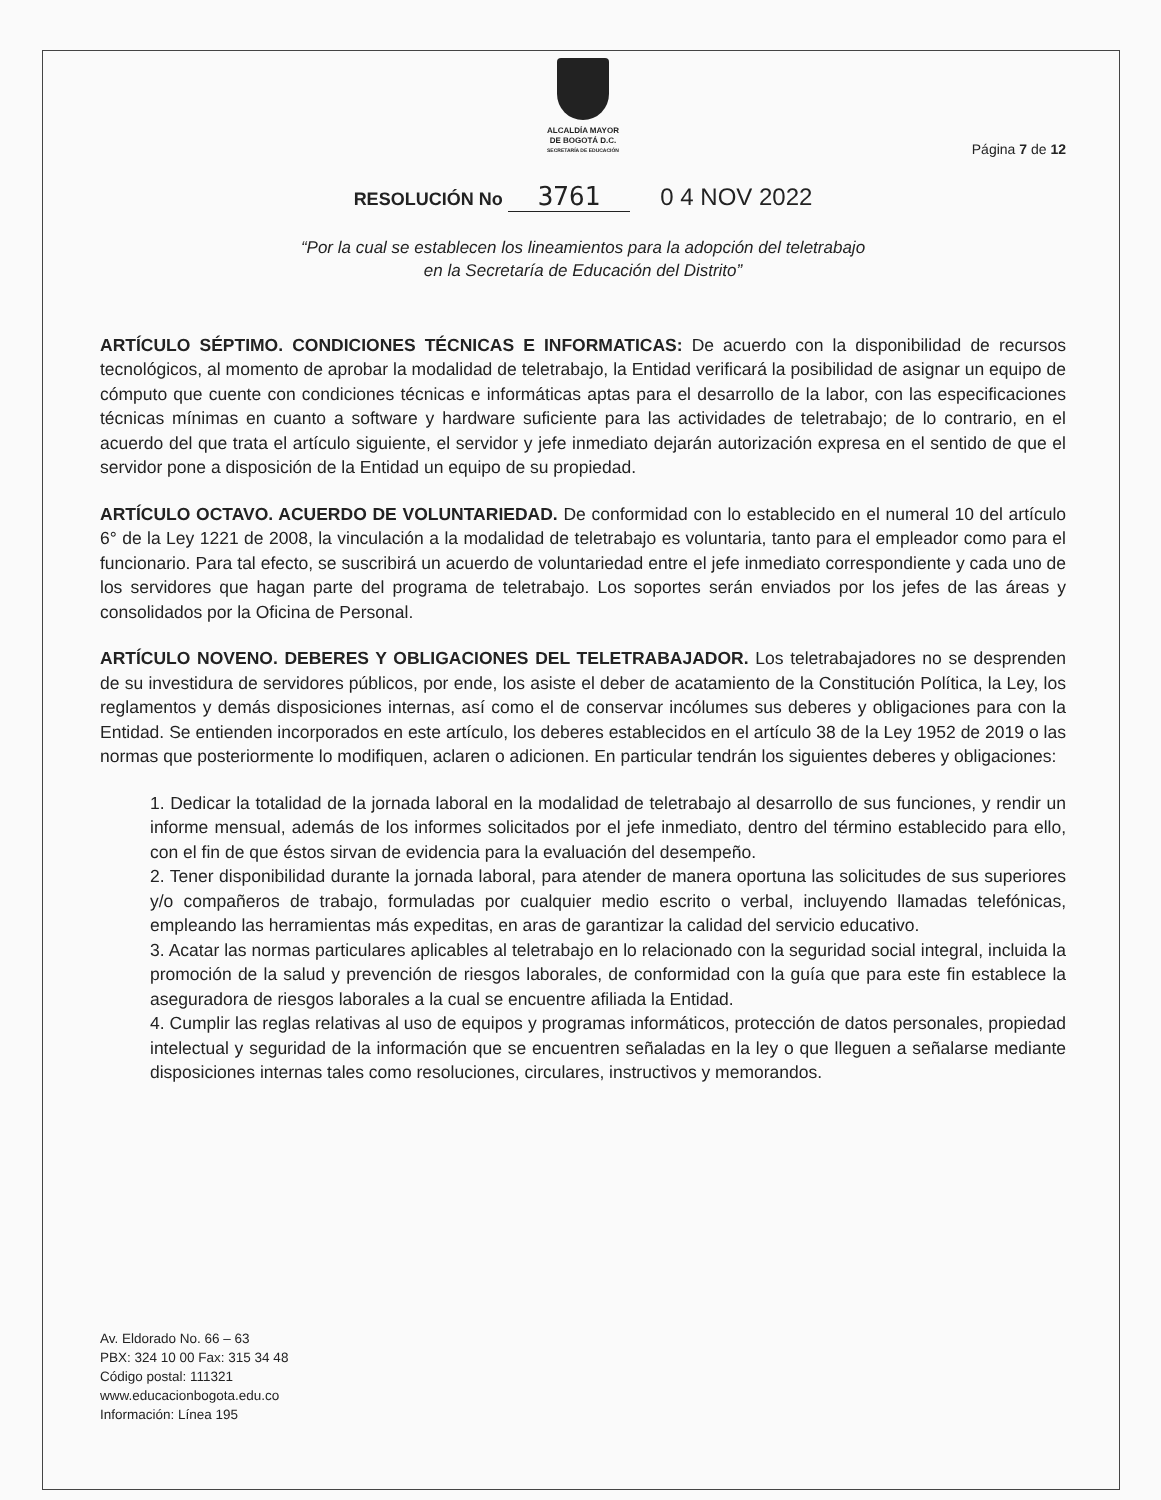ALCALDÍA MAYOR
DE BOGOTÁ D.C.
SECRETARÍA DE EDUCACIÓN
Página 7 de 12
RESOLUCIÓN No 3761 0 4 NOV 2022
“Por la cual se establecen los lineamientos para la adopción del teletrabajo
en la Secretaría de Educación del Distrito”
ARTÍCULO SÉPTIMO. CONDICIONES TÉCNICAS E INFORMATICAS: De acuerdo con la disponibilidad de recursos tecnológicos, al momento de aprobar la modalidad de teletrabajo, la Entidad verificará la posibilidad de asignar un equipo de cómputo que cuente con condiciones técnicas e informáticas aptas para el desarrollo de la labor, con las especificaciones técnicas mínimas en cuanto a software y hardware suficiente para las actividades de teletrabajo; de lo contrario, en el acuerdo del que trata el artículo siguiente, el servidor y jefe inmediato dejarán autorización expresa en el sentido de que el servidor pone a disposición de la Entidad un equipo de su propiedad.
ARTÍCULO OCTAVO. ACUERDO DE VOLUNTARIEDAD. De conformidad con lo establecido en el numeral 10 del artículo 6° de la Ley 1221 de 2008, la vinculación a la modalidad de teletrabajo es voluntaria, tanto para el empleador como para el funcionario. Para tal efecto, se suscribirá un acuerdo de voluntariedad entre el jefe inmediato correspondiente y cada uno de los servidores que hagan parte del programa de teletrabajo. Los soportes serán enviados por los jefes de las áreas y consolidados por la Oficina de Personal.
ARTÍCULO NOVENO. DEBERES Y OBLIGACIONES DEL TELETRABAJADOR. Los teletrabajadores no se desprenden de su investidura de servidores públicos, por ende, los asiste el deber de acatamiento de la Constitución Política, la Ley, los reglamentos y demás disposiciones internas, así como el de conservar incólumes sus deberes y obligaciones para con la Entidad. Se entienden incorporados en este artículo, los deberes establecidos en el artículo 38 de la Ley 1952 de 2019 o las normas que posteriormente lo modifiquen, aclaren o adicionen. En particular tendrán los siguientes deberes y obligaciones:
1. Dedicar la totalidad de la jornada laboral en la modalidad de teletrabajo al desarrollo de sus funciones, y rendir un informe mensual, además de los informes solicitados por el jefe inmediato, dentro del término establecido para ello, con el fin de que éstos sirvan de evidencia para la evaluación del desempeño.
2. Tener disponibilidad durante la jornada laboral, para atender de manera oportuna las solicitudes de sus superiores y/o compañeros de trabajo, formuladas por cualquier medio escrito o verbal, incluyendo llamadas telefónicas, empleando las herramientas más expeditas, en aras de garantizar la calidad del servicio educativo.
3. Acatar las normas particulares aplicables al teletrabajo en lo relacionado con la seguridad social integral, incluida la promoción de la salud y prevención de riesgos laborales, de conformidad con la guía que para este fin establece la aseguradora de riesgos laborales a la cual se encuentre afiliada la Entidad.
4. Cumplir las reglas relativas al uso de equipos y programas informáticos, protección de datos personales, propiedad intelectual y seguridad de la información que se encuentren señaladas en la ley o que lleguen a señalarse mediante disposiciones internas tales como resoluciones, circulares, instructivos y memorandos.
Av. Eldorado No. 66 – 63
PBX: 324 10 00 Fax: 315 34 48
Código postal: 111321
www.educacionbogota.edu.co
Información: Línea 195